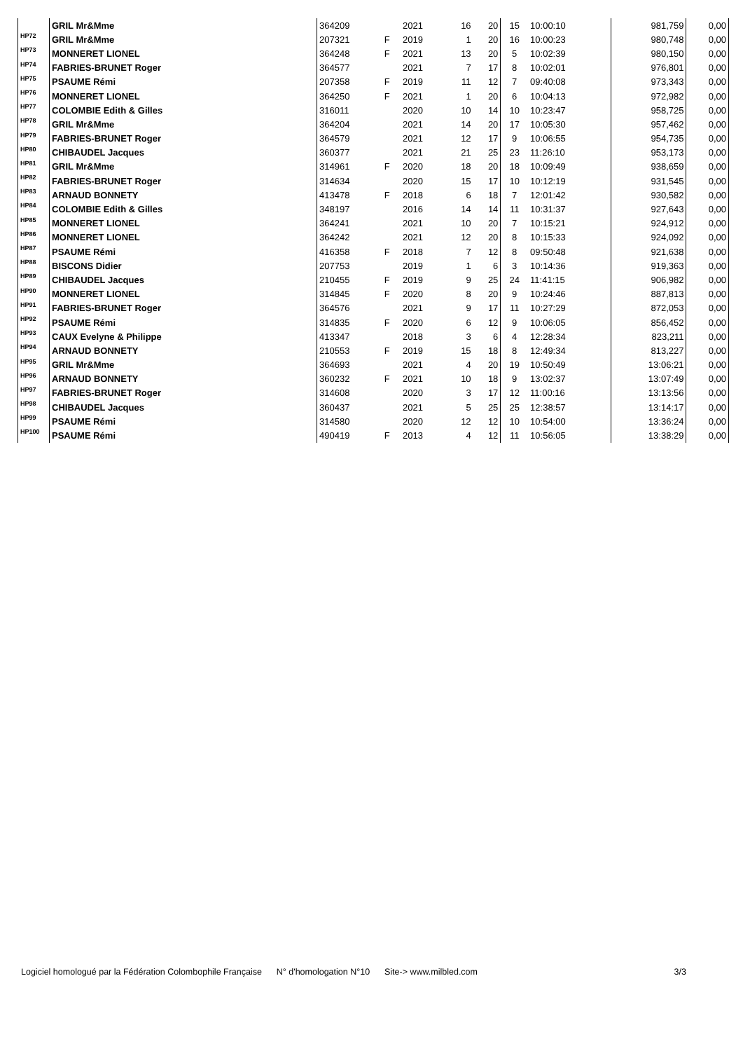| | GRIL Mr&Mme | 364209 | | 2021 | 16 | 20 | 15 | 10:00:10 | | 981,759 | 0,00 |
| HP72 | GRIL Mr&Mme | 207321 | F | 2019 | 1 | 20 | 16 | 10:00:23 | | 980,748 | 0,00 |
| HP73 | MONNERET LIONEL | 364248 | F | 2021 | 13 | 20 | 5 | 10:02:39 | | 980,150 | 0,00 |
| HP74 | FABRIES-BRUNET Roger | 364577 | | 2021 | 7 | 17 | 8 | 10:02:01 | | 976,801 | 0,00 |
| HP75 | PSAUME Rémi | 207358 | F | 2019 | 11 | 12 | 7 | 09:40:08 | | 973,343 | 0,00 |
| HP76 | MONNERET LIONEL | 364250 | F | 2021 | 1 | 20 | 6 | 10:04:13 | | 972,982 | 0,00 |
| HP77 | COLOMBIE Edith & Gilles | 316011 | | 2020 | 10 | 14 | 10 | 10:23:47 | | 958,725 | 0,00 |
| HP78 | GRIL Mr&Mme | 364204 | | 2021 | 14 | 20 | 17 | 10:05:30 | | 957,462 | 0,00 |
| HP79 | FABRIES-BRUNET Roger | 364579 | | 2021 | 12 | 17 | 9 | 10:06:55 | | 954,735 | 0,00 |
| HP80 | CHIBAUDEL Jacques | 360377 | | 2021 | 21 | 25 | 23 | 11:26:10 | | 953,173 | 0,00 |
| HP81 | GRIL Mr&Mme | 314961 | F | 2020 | 18 | 20 | 18 | 10:09:49 | | 938,659 | 0,00 |
| HP82 | FABRIES-BRUNET Roger | 314634 | | 2020 | 15 | 17 | 10 | 10:12:19 | | 931,545 | 0,00 |
| HP83 | ARNAUD BONNETY | 413478 | F | 2018 | 6 | 18 | 7 | 12:01:42 | | 930,582 | 0,00 |
| HP84 | COLOMBIE Edith & Gilles | 348197 | | 2016 | 14 | 14 | 11 | 10:31:37 | | 927,643 | 0,00 |
| HP85 | MONNERET LIONEL | 364241 | | 2021 | 10 | 20 | 7 | 10:15:21 | | 924,912 | 0,00 |
| HP86 | MONNERET LIONEL | 364242 | | 2021 | 12 | 20 | 8 | 10:15:33 | | 924,092 | 0,00 |
| HP87 | PSAUME Rémi | 416358 | F | 2018 | 7 | 12 | 8 | 09:50:48 | | 921,638 | 0,00 |
| HP88 | BISCONS Didier | 207753 | | 2019 | 1 | 6 | 3 | 10:14:36 | | 919,363 | 0,00 |
| HP89 | CHIBAUDEL Jacques | 210455 | F | 2019 | 9 | 25 | 24 | 11:41:15 | | 906,982 | 0,00 |
| HP90 | MONNERET LIONEL | 314845 | F | 2020 | 8 | 20 | 9 | 10:24:46 | | 887,813 | 0,00 |
| HP91 | FABRIES-BRUNET Roger | 364576 | | 2021 | 9 | 17 | 11 | 10:27:29 | | 872,053 | 0,00 |
| HP92 | PSAUME Rémi | 314835 | F | 2020 | 6 | 12 | 9 | 10:06:05 | | 856,452 | 0,00 |
| HP93 | CAUX Evelyne & Philippe | 413347 | | 2018 | 3 | 6 | 4 | 12:28:34 | | 823,211 | 0,00 |
| HP94 | ARNAUD BONNETY | 210553 | F | 2019 | 15 | 18 | 8 | 12:49:34 | | 813,227 | 0,00 |
| HP95 | GRIL Mr&Mme | 364693 | | 2021 | 4 | 20 | 19 | 10:50:49 | | 13:06:21 | 0,00 |
| HP96 | ARNAUD BONNETY | 360232 | F | 2021 | 10 | 18 | 9 | 13:02:37 | | 13:07:49 | 0,00 |
| HP97 | FABRIES-BRUNET Roger | 314608 | | 2020 | 3 | 17 | 12 | 11:00:16 | | 13:13:56 | 0,00 |
| HP98 | CHIBAUDEL Jacques | 360437 | | 2021 | 5 | 25 | 25 | 12:38:57 | | 13:14:17 | 0,00 |
| HP99 | PSAUME Rémi | 314580 | | 2020 | 12 | 12 | 10 | 10:54:00 | | 13:36:24 | 0,00 |
| HP100 | PSAUME Rémi | 490419 | F | 2013 | 4 | 12 | 11 | 10:56:05 | | 13:38:29 | 0,00 |
Logiciel homologué par la Fédération Colombophile Française N° d'homologation N°10 Site-> www.milbled.com 3/3